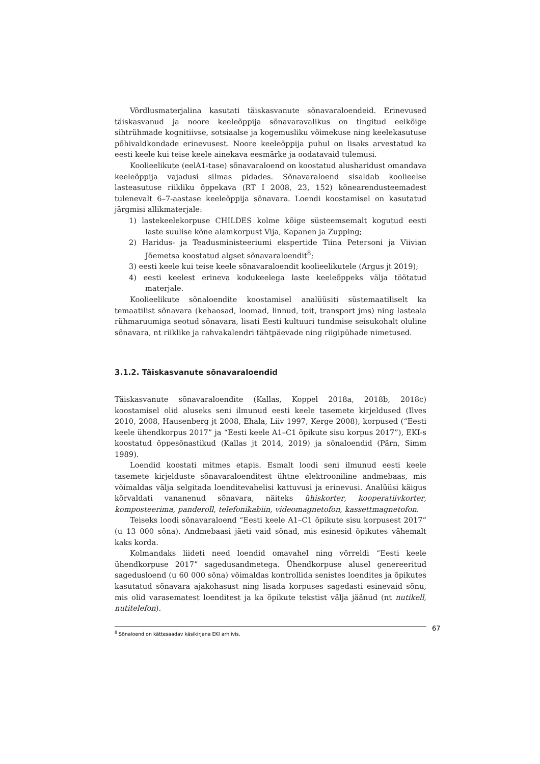Võrdlusmaterjalina kasutati täiskasvanute sõnavaraloendeid. Erinevused täiskasvanud ja noore keeleõppija sõnavaravalikus on tingitud eelkõige sihtrühmade kognitiivse, sotsiaalse ja kogemusliku võimekuse ning keelekasutuse põhivaldkondade erinevusest. Noore keeleõppija puhul on lisaks arvestatud ka eesti keele kui teise keele ainekava eesmärke ja oodatavaid tulemusi.
Koolieelikute (eelA1-tase) sõnavaraloend on koostatud alusharidust omandava keeleõppija vajadusi silmas pidades. Sõnavaraloend sisaldab koolieelse lasteasutuse riikliku õppekava (RT I 2008, 23, 152) kõnearendusteemadest tulenevalt 6–7-aastase keeleõppija sõnavara. Loendi koostamisel on kasutatud järgmisi allikmaterjale:
1) lastekeelekorpuse CHILDES kolme kõige süsteemsemalt kogutud eesti laste suulise kõne alamkorpust Vija, Kapanen ja Zupping;
2) Haridus- ja Teadusministeeriumi ekspertide Tiina Petersoni ja Viivian Jõemetsa koostatud algset sõnavaraloendit<sup>8</sup>;
3) eesti keele kui teise keele sõnavaraloendit koolieelikutele (Argus jt 2019);
4) eesti keelest erineva kodukeelega laste keeleõppeks välja töötatud materjale.
Koolieelikute sõnaloendite koostamisel analüüsiti süstemaatiliselt ka temaatilist sõnavara (kehaosad, loomad, linnud, toit, transport jms) ning lasteaia rühmaruumiga seotud sõnavara, lisati Eesti kultuuri tundmise seisukohalt oluline sõnavara, nt riiklike ja rahvakalendri tähtpäevade ning riigipühade nimetused.
3.1.2. Täiskasvanute sõnavaraloendid
Täiskasvanute sõnavaraloendite (Kallas, Koppel 2018a, 2018b, 2018c) koostamisel olid aluseks seni ilmunud eesti keele tasemete kirjeldused (Ilves 2010, 2008, Hausenberg jt 2008, Ehala, Liiv 1997, Kerge 2008), korpused (“Eesti keele ühendkorpus 2017” ja “Eesti keele A1–C1 õpikute sisu korpus 2017”), EKI-s koostatud õppesõnastikud (Kallas jt 2014, 2019) ja sõnaloendid (Pärn, Simm 1989).
Loendid koostati mitmes etapis. Esmalt loodi seni ilmunud eesti keele tasemete kirjelduste sõnavaraloenditest ühtne elektrooniline andmebaas, mis võimaldas välja selgitada loenditevahelisi kattuvusi ja erinevusi. Analüüsi käigus kõrvaldati vananenud sõnavara, näiteks ühiskorter, kooperatiivkorter, komposteerima, panderoll, telefonikabiin, videomagnetofon, kassettmagnetofon.
Teiseks loodi sõnavaraloend “Eesti keele A1–C1 õpikute sisu korpusest 2017” (u 13 000 sõna). Andmebaasi jäeti vaid sõnad, mis esinesid õpikutes vähemalt kaks korda.
Kolmandaks liideti need loendid omavahel ning võrreldi “Eesti keele ühendkorpuse 2017” sagedusandmetega. Ühendkorpuse alusel genereeritud sagedusloend (u 60 000 sõna) võimaldas kontrollida senistes loendites ja õpikutes kasutatud sõnavara ajakohasust ning lisada korpuses sagedasti esinevaid sõnu, mis olid varasematest loenditest ja ka õpikute tekstist välja jäänud (nt nutikell, nutitelefon).
<sup>8</sup> Sõnaloend on kättesaadav käsikirjana EKI arhiivis. 67